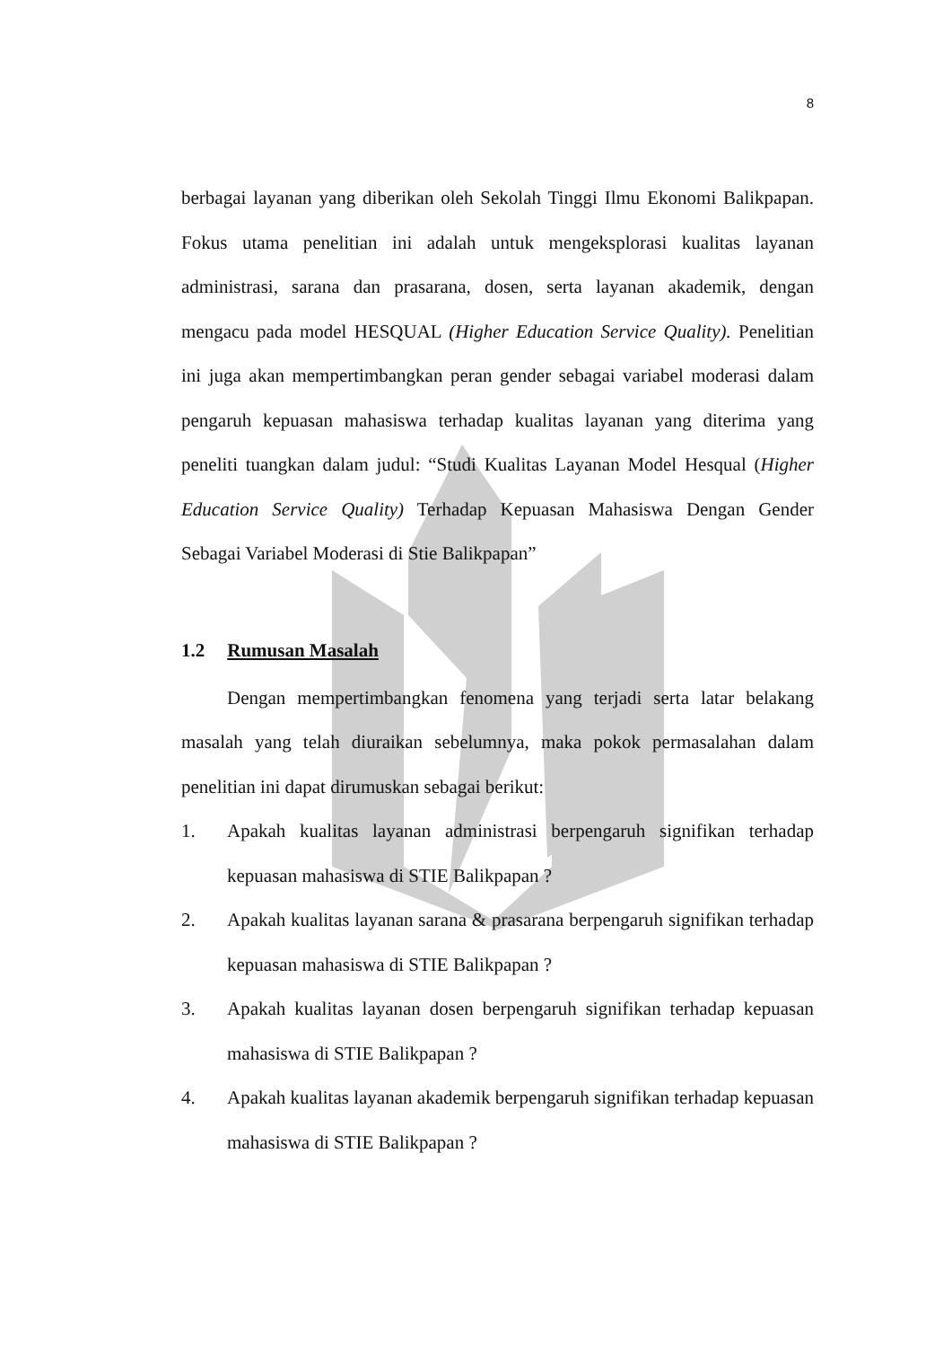8
berbagai layanan yang diberikan oleh Sekolah Tinggi Ilmu Ekonomi Balikpapan. Fokus utama penelitian ini adalah untuk mengeksplorasi kualitas layanan administrasi, sarana dan prasarana, dosen, serta layanan akademik, dengan mengacu pada model HESQUAL (Higher Education Service Quality). Penelitian ini juga akan mempertimbangkan peran gender sebagai variabel moderasi dalam pengaruh kepuasan mahasiswa terhadap kualitas layanan yang diterima yang peneliti tuangkan dalam judul: “Studi Kualitas Layanan Model Hesqual (Higher Education Service Quality) Terhadap Kepuasan Mahasiswa Dengan Gender Sebagai Variabel Moderasi di Stie Balikpapan”
1.2 Rumusan Masalah
Dengan mempertimbangkan fenomena yang terjadi serta latar belakang masalah yang telah diuraikan sebelumnya, maka pokok permasalahan dalam penelitian ini dapat dirumuskan sebagai berikut:
1. Apakah kualitas layanan administrasi berpengaruh signifikan terhadap kepuasan mahasiswa di STIE Balikpapan ?
2. Apakah kualitas layanan sarana & prasarana berpengaruh signifikan terhadap kepuasan mahasiswa di STIE Balikpapan ?
3. Apakah kualitas layanan dosen berpengaruh signifikan terhadap kepuasan mahasiswa di STIE Balikpapan ?
4. Apakah kualitas layanan akademik berpengaruh signifikan terhadap kepuasan mahasiswa di STIE Balikpapan ?